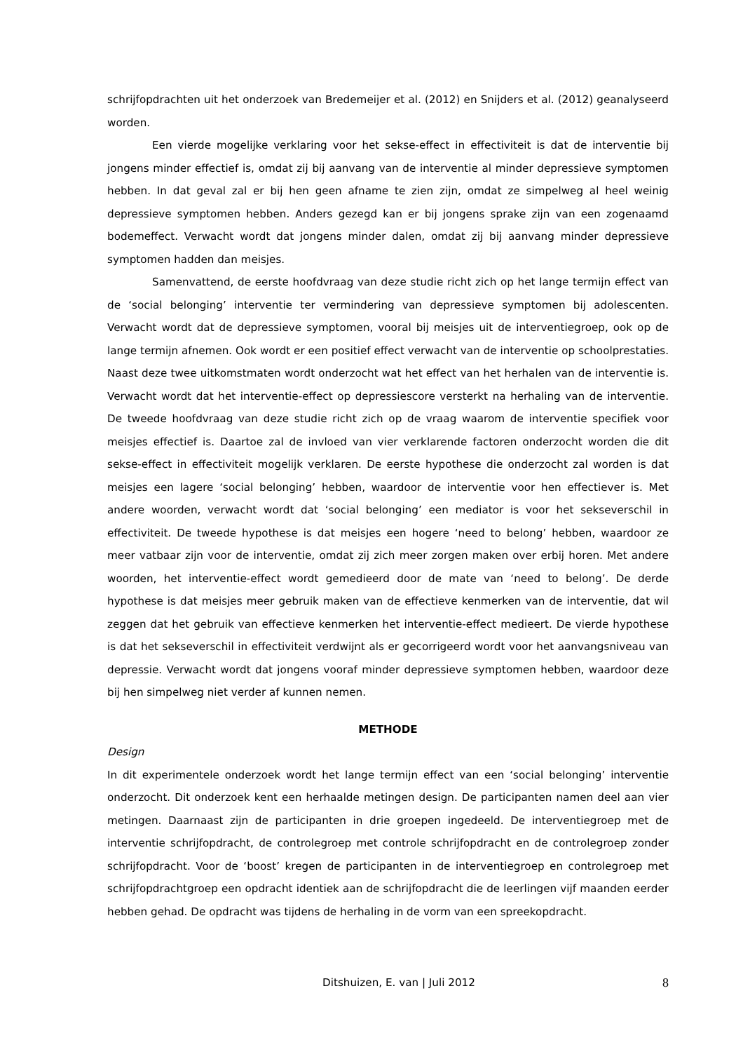schrijfopdrachten uit het onderzoek van Bredemeijer et al. (2012) en Snijders et al. (2012) geanalyseerd worden.
Een vierde mogelijke verklaring voor het sekse-effect in effectiviteit is dat de interventie bij jongens minder effectief is, omdat zij bij aanvang van de interventie al minder depressieve symptomen hebben. In dat geval zal er bij hen geen afname te zien zijn, omdat ze simpelweg al heel weinig depressieve symptomen hebben. Anders gezegd kan er bij jongens sprake zijn van een zogenaamd bodemeffect. Verwacht wordt dat jongens minder dalen, omdat zij bij aanvang minder depressieve symptomen hadden dan meisjes.
Samenvattend, de eerste hoofdvraag van deze studie richt zich op het lange termijn effect van de ‘social belonging’ interventie ter vermindering van depressieve symptomen bij adolescenten. Verwacht wordt dat de depressieve symptomen, vooral bij meisjes uit de interventiegroep, ook op de lange termijn afnemen. Ook wordt er een positief effect verwacht van de interventie op schoolprestaties. Naast deze twee uitkomstmaten wordt onderzocht wat het effect van het herhalen van de interventie is. Verwacht wordt dat het interventie-effect op depressiescore versterkt na herhaling van de interventie. De tweede hoofdvraag van deze studie richt zich op de vraag waarom de interventie specifiek voor meisjes effectief is. Daartoe zal de invloed van vier verklarende factoren onderzocht worden die dit sekse-effect in effectiviteit mogelijk verklaren. De eerste hypothese die onderzocht zal worden is dat meisjes een lagere ‘social belonging’ hebben, waardoor de interventie voor hen effectiever is. Met andere woorden, verwacht wordt dat ‘social belonging’ een mediator is voor het sekseverschil in effectiviteit. De tweede hypothese is dat meisjes een hogere ‘need to belong’ hebben, waardoor ze meer vatbaar zijn voor de interventie, omdat zij zich meer zorgen maken over erbij horen. Met andere woorden, het interventie-effect wordt gemedieerd door de mate van ‘need to belong’. De derde hypothese is dat meisjes meer gebruik maken van de effectieve kenmerken van de interventie, dat wil zeggen dat het gebruik van effectieve kenmerken het interventie-effect medieert. De vierde hypothese is dat het sekseverschil in effectiviteit verdwijnt als er gecorrigeerd wordt voor het aanvangsniveau van depressie. Verwacht wordt dat jongens vooraf minder depressieve symptomen hebben, waardoor deze bij hen simpelweg niet verder af kunnen nemen.
METHODE
Design
In dit experimentele onderzoek wordt het lange termijn effect van een ‘social belonging’ interventie onderzocht. Dit onderzoek kent een herhaalde metingen design. De participanten namen deel aan vier metingen. Daarnaast zijn de participanten in drie groepen ingedeeld. De interventiegroep met de interventie schrijfopdracht, de controlegroep met controle schrijfopdracht en de controlegroep zonder schrijfopdracht. Voor de ‘boost’ kregen de participanten in de interventiegroep en controlegroep met schrijfopdrachtgroep een opdracht identiek aan de schrijfopdracht die de leerlingen vijf maanden eerder hebben gehad. De opdracht was tijdens de herhaling in de vorm van een spreekopdracht.
Ditshuizen, E. van | Juli 2012 8